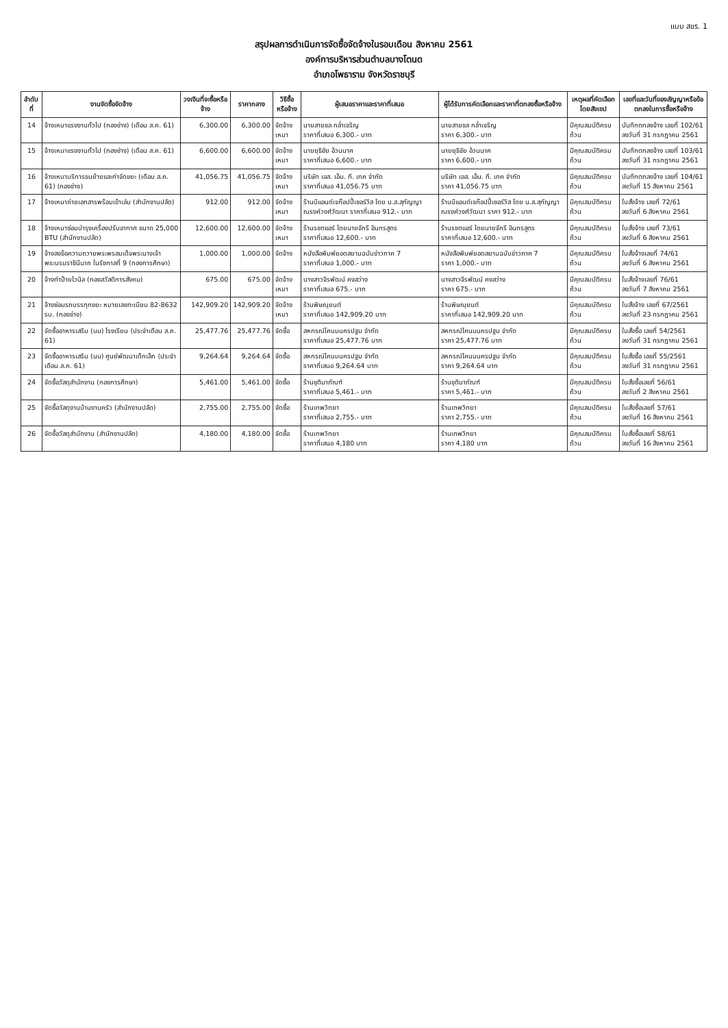แบบ สขร. 1
สรุปผลการดำเนินการจัดซื้อจัดจ้างในรอบเดือน สิงหาคม 2561
องค์การบริหารส่วนตำบลบางโตนด
อำเภอโพธาราม จังหวัดราชบุรี
| ลำดับที่ | งานจัดซื้อจัดจ้าง | วงเงินที่จะซื้อหรือจ้าง | ราคากลาง | วิธีซื้อหรือจ้าง | ผู้เสนอราคาและราคาที่เสนอ | ผู้ได้รับการคัดเลือกและราคาที่ตกลงซื้อหรือจ้าง | เหตุผลที่คัดเลือกโดยสังเขป | เลขที่และวันที่ของสัญญาหรือข้อตกลงในการซื้อหรือจ้าง |
| --- | --- | --- | --- | --- | --- | --- | --- | --- |
| 14 | จ้างเหมาแรงงานทั่วไป (กองช่าง) (เดือน ส.ค. 61) | 6,300.00 | 6,300.00 | จัดจ้างเหมา | นายสายชล กล่ำเจริญ ราคาที่เสนอ 6,300.- บาท | นายสายชล กล่ำเจริญ ราคา 6,300.- บาท | มีคุณสมบัติครบถ้วน | บันทึกตกลงจ้าง เลขที่ 102/61 ลงวันที่ 31 กรกฎาคม 2561 |
| 15 | จ้างเหมาแรงงานทั่วไป (กองช่าง) (เดือน ส.ค. 61) | 6,600.00 | 6,600.00 | จัดจ้างเหมา | นายยุธิชัย อ้วนนาค ราคาที่เสนอ 6,600.- บาท | นายยุธิชัย อ้วนนาค ราคา 6,600.- บาท | มีคุณสมบัติครบถ้วน | บันทึกตกลงจ้าง เลขที่ 103/61 ลงวันที่ 31 กรกฎาคม 2561 |
| 16 | จ้างเหมาบริการขนย้ายและกำจัดขยะ (เดือน ส.ค. 61) (กองช่าง) | 41,056.75 | 41,056.75 | จัดจ้างเหมา | บริษัท เอส. เอ็น. ที. เทค จำกัด ราคาที่เสนอ 41,056.75 บาท | บริษัท เอส. เอ็น. ที. เทค จำกัด ราคา 41,056.75 บาท | มีคุณสมบัติครบถ้วน | บันทึกตกลงจ้าง เลขที่ 104/61 ลงวันที่ 15 สิงหาคม 2561 |
| 17 | จ้างเหมาถ่ายเอกสารพร้อมเข้าเล่ม (สำนักงานปลัด) | 912.00 | 912.00 | จัดจ้างเหมา | ร้านบีแอนด์เจก๊อปปี้เซอร์วิส โดย น.ส.สุกัญญา ณรงค์วงศ์วัฒนา ราคาที่เสนอ 912.- บาท | ร้านบีแอนด์เจก๊อปปี้เซอร์วิส โดย น.ส.สุกัญญา ณรงค์วงศ์วัฒนา ราคา 912.- บาท | มีคุณสมบัติครบถ้วน | ใบสั่งจ้าง เลขที่ 72/61 ลงวันที่ 6 สิงหาคม 2561 |
| 18 | จ้างเหมาซ่อมบำรุงเครื่องปรับอากาศ ขนาด 25,000 BTU (สำนักงานปลัด) | 12,600.00 | 12,600.00 | จัดจ้างเหมา | ร้านรชตแอร์ โดยนายจักรี อินทรสูตร ราคาที่เสนอ 12,600.- บาท | ร้านรชตแอร์ โดยนายจักรี อินทรสูตร ราคาที่เสนอ 12,600.- บาท | มีคุณสมบัติครบถ้วน | ใบสั่งจ้าง เลขที่ 73/61 ลงวันที่ 6 สิงหาคม 2561 |
| 19 | จ้างลงข้อความถวายพระพรสมเด็จพระนางเจ้าพระบรมราชินีนาถ ในรัชกาลที่ 9 (กองการศึกษา) | 1,000.00 | 1,000.00 | จัดจ้าง | หนังสือพิมพ์ยอดสยามฉบับข่าวภาค 7 ราคาที่เสนอ 1,000.- บาท | หนังสือพิมพ์ยอดสยามฉบับข่าวภาค 7 ราคา 1,000.- บาท | มีคุณสมบัติครบถ้วน | ใบสั่งจ้างเลขที่ 74/61 ลงวันที่ 6 สิงหาคม 2561 |
| 20 | จ้างทำป้ายไวนิล (กองสวัสดิการสังคม) | 675.00 | 675.00 | จัดจ้างเหมา | นางสาวจีรพัฒน์ คงสว่าง ราคาที่เสนอ 675.- บาท | นางสาวจีรพัฒน์ คงสว่าง ราคา 675.- บาท | มีคุณสมบัติครบถ้วน | ใบสั่งจ้างเลขที่ 76/61 ลงวันที่ 7 สิงหาคม 2561 |
| 21 | จ้างซ่อมรถบรรทุกขยะ หมายเลขทะเบียน 82-8632 รบ. (กองช่าง) | 142,909.20 | 142,909.20 | จัดจ้างเหมา | ร้านพิษณุยนต์ ราคาที่เสนอ 142,909.20 บาท | ร้านพิษณุยนต์ ราคาที่เสนอ 142,909.20 บาท | มีคุณสมบัติครบถ้วน | ใบสั่งจ้าง เลขที่ 67/2561 ลงวันที่ 23 กรกฎาคม 2561 |
| 22 | จัดซื้ออาหารเสริม (นม) โรงเรียน (ประจำเดือน ส.ค. 61) | 25,477.76 | 25,477.76 | จัดซื้อ | สหกรณ์โคนมนครปฐม จำกัด ราคาที่เสนอ 25,477.76 บาท | สหกรณ์โคนมนครปฐม จำกัด ราคา 25,477.76 บาท | มีคุณสมบัติครบถ้วน | ใบสั่งซื้อ เลขที่ 54/2561 ลงวันที่ 31 กรกฎาคม 2561 |
| 23 | จัดซื้ออาหารเสริม (นม) ศูนย์พัฒนาเด็กเล็ก (ประจำเดือน ส.ค. 61) | 9,264.64 | 9,264.64 | จัดซื้อ | สหกรณ์โคนมนครปฐม จำกัด ราคาที่เสนอ 9,264.64 บาท | สหกรณ์โคนมนครปฐม จำกัด ราคา 9,264.64 บาท | มีคุณสมบัติครบถ้วน | ใบสั่งซื้อ เลขที่ 55/2561 ลงวันที่ 31 กรกฎาคม 2561 |
| 24 | จัดซื้อวัสดุสำนักงาน (กองการศึกษา) | 5,461.00 | 5,461.00 | จัดซื้อ | ร้านชุติมาภัณฑ์ ราคาที่เสนอ 5,461.- บาท | ร้านชุติมาภัณฑ์ ราคา 5,461.- บาท | มีคุณสมบัติครบถ้วน | ใบสั่งซื้อเลขที่ 56/61 ลงวันที่ 2 สิงหาคม 2561 |
| 25 | จัดซื้อวัสดุงานบ้านงานครัว (สำนักงานปลัด) | 2,755.00 | 2,755.00 | จัดซื้อ | ร้านเทพวิทยา ราคาที่เสนอ 2,755.- บาท | ร้านเทพวิทยา ราคา 2,755.- บาท | มีคุณสมบัติครบถ้วน | ใบสั่งซื้อเลขที่ 57/61 ลงวันที่ 16 สิงหาคม 2561 |
| 26 | จัดซื้อวัสดุสำนักงาน (สำนักงานปลัด) | 4,180.00 | 4,180.00 | จัดซื้อ | ร้านเทพวิทยา ราคาที่เสนอ 4,180 บาท | ร้านเทพวิทยา ราคา 4,180 บาท | มีคุณสมบัติครบถ้วน | ใบสั่งซื้อเลขที่ 58/61 ลงวันที่ 16 สิงหาคม 2561 |